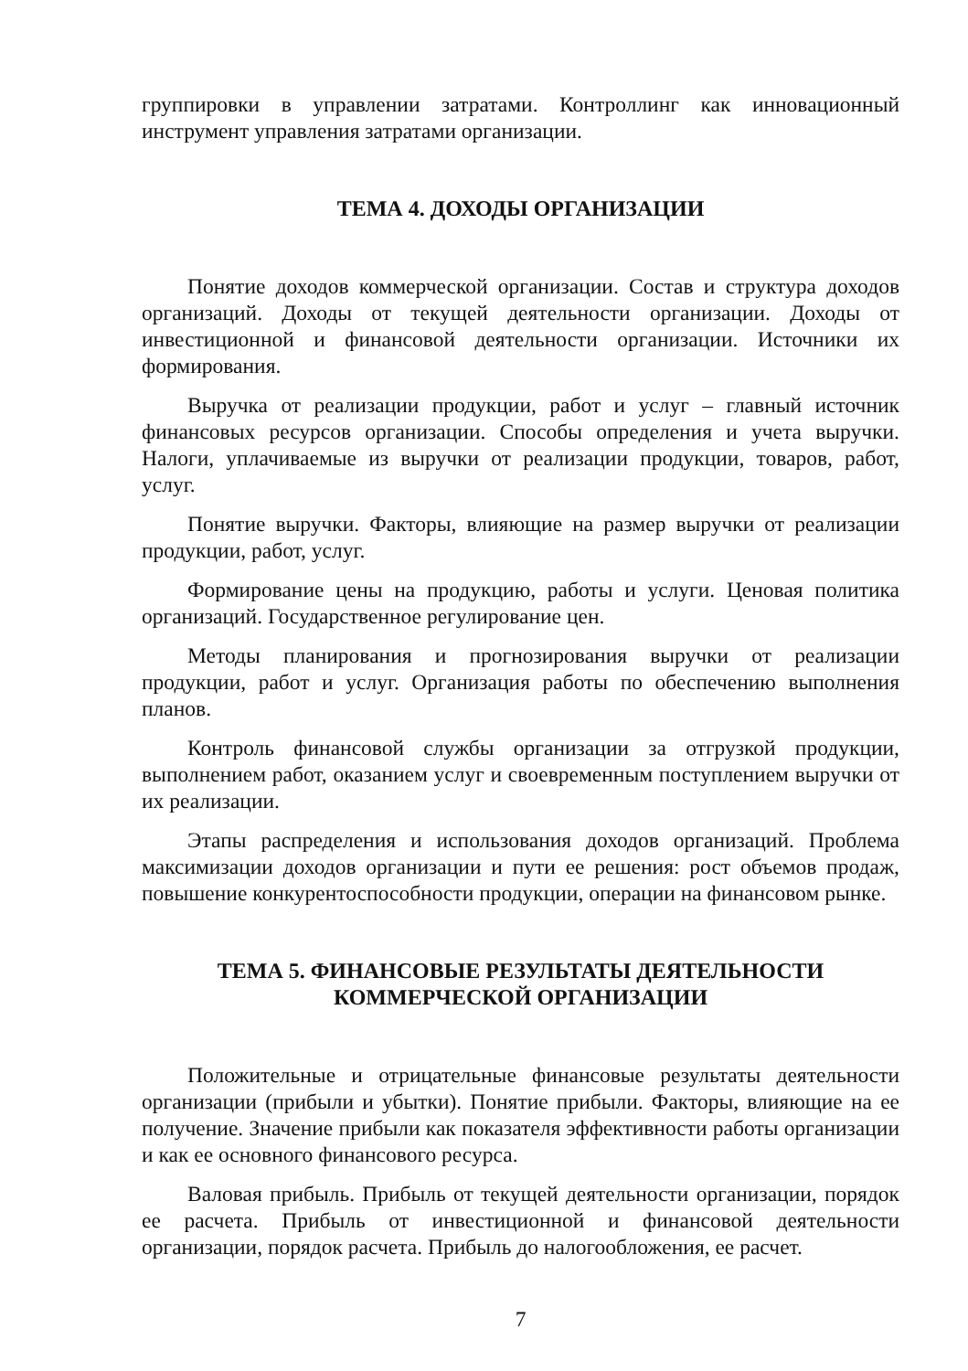группировки в управлении затратами. Контроллинг как инновационный инструмент управления затратами организации.
ТЕМА 4. ДОХОДЫ ОРГАНИЗАЦИИ
Понятие доходов коммерческой организации. Состав и структура доходов организаций. Доходы от текущей деятельности организации. Доходы от инвестиционной и финансовой деятельности организации. Источники их формирования.
Выручка от реализации продукции, работ и услуг – главный источник финансовых ресурсов организации. Способы определения и учета выручки. Налоги, уплачиваемые из выручки от реализации продукции, товаров, работ, услуг.
Понятие выручки. Факторы, влияющие на размер выручки от реализации продукции, работ, услуг.
Формирование цены на продукцию, работы и услуги. Ценовая политика организаций. Государственное регулирование цен.
Методы планирования и прогнозирования выручки от реализации продукции, работ и услуг. Организация работы по обеспечению выполнения планов.
Контроль финансовой службы организации за отгрузкой продукции, выполнением работ, оказанием услуг и своевременным поступлением выручки от их реализации.
Этапы распределения и использования доходов организаций. Проблема максимизации доходов организации и пути ее решения: рост объемов продаж, повышение конкурентоспособности продукции, операции на финансовом рынке.
ТЕМА 5. ФИНАНСОВЫЕ РЕЗУЛЬТАТЫ ДЕЯТЕЛЬНОСТИ
КОММЕРЧЕСКОЙ ОРГАНИЗАЦИИ
Положительные и отрицательные финансовые результаты деятельности организации (прибыли и убытки). Понятие прибыли. Факторы, влияющие на ее получение. Значение прибыли как показателя эффективности работы организации и как ее основного финансового ресурса.
Валовая прибыль. Прибыль от текущей деятельности организации, порядок ее расчета. Прибыль от инвестиционной и финансовой деятельности организации, порядок расчета. Прибыль до налогообложения, ее расчет.
7